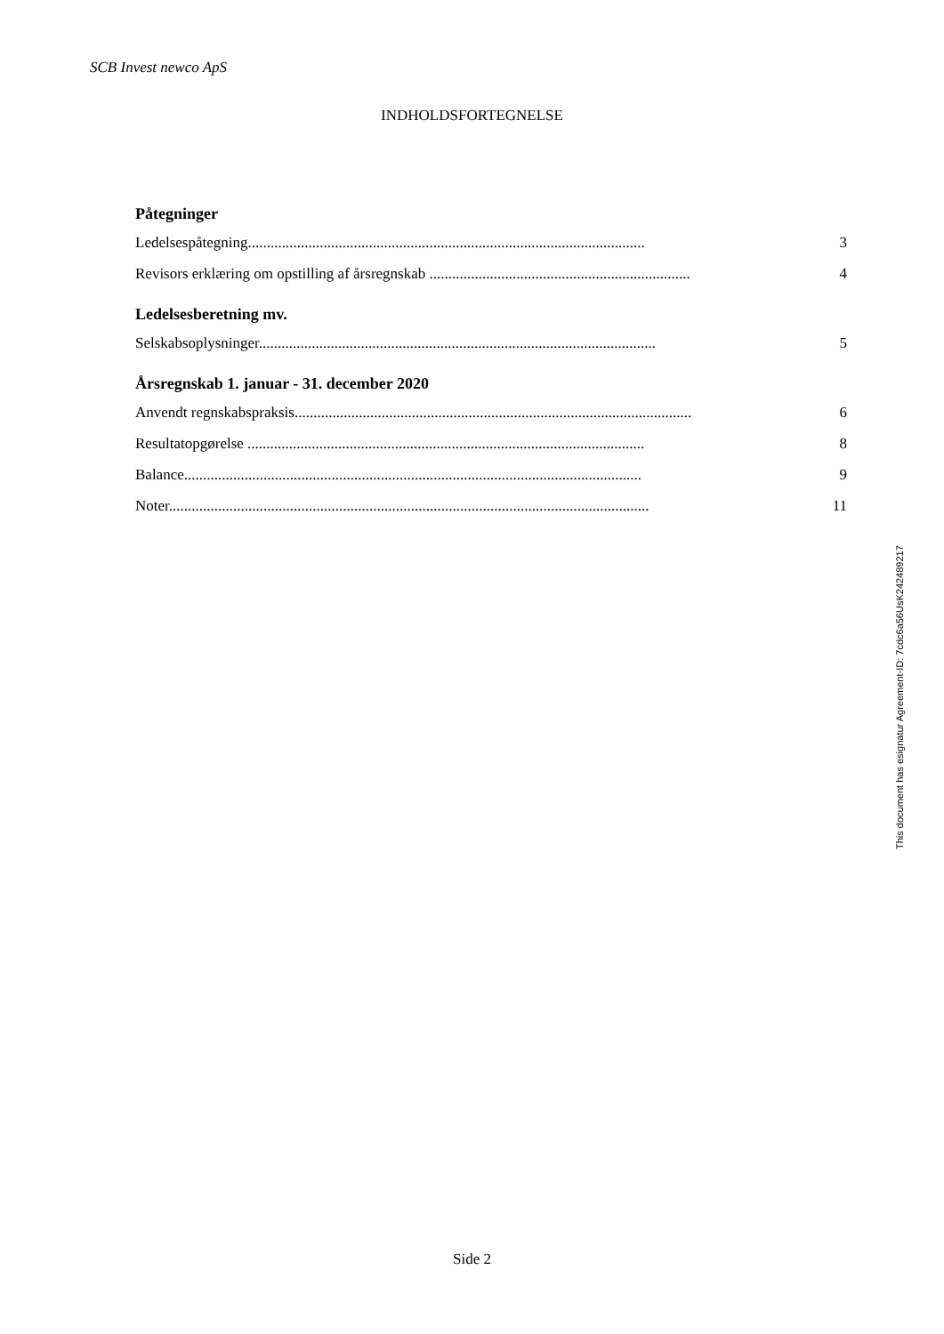SCB Invest newco ApS
INDHOLDSFORTEGNELSE
Påtegninger
Ledelsespåtegning......................................................................................................... 3
Revisors erklæring om opstilling af årsregnskab ..................................................................... 4
Ledelsesberetning mv.
Selskabsoplysninger......................................................................................................... 5
Årsregnskab 1. januar - 31. december 2020
Anvendt regnskabspraksis......................................................................................................... 6
Resultatopgørelse ......................................................................................................... 8
Balance......................................................................................................................... 9
Noter............................................................................................................................... 11
This document has esignatur Agreement-ID: 7cdc6a56UsK242489217
Side 2